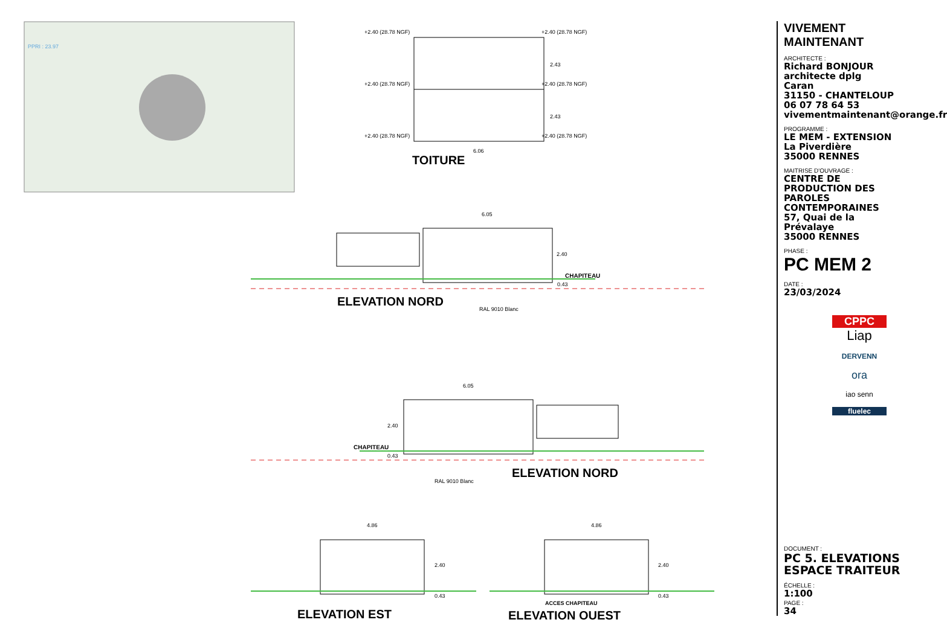PPRI : 23.97
+2.40 (28.78 NGF) +2.40 (28.78 NGF)
+2.40 (28.78 NGF) +2.40 (28.78 NGF)
+2.40 (28.78 NGF) +2.40 (28.78 NGF)
2.43
2.43
6.06
TOITURE
6.05
2.40
CHAPITEAU
0.43
ELEVATION NORD
RAL 9010 Blanc
6.05
2.40
CHAPITEAU
0.43
ELEVATION NORD
RAL 9010 Blanc
4.86 4.86
2.40 2.40
0.43 0.43
ACCES CHAPITEAU
ELEVATION EST ELEVATION OUEST
VIVEMENT MAINTENANT
ARCHITECTE :
Richard BONJOUR
architecte dplg
Caran
31150 - CHANTELOUP
06 07 78 64 53
vivementmaintenant@orange.fr
PROGRAMME :
LE MEM - EXTENSION
La Piverdière
35000 RENNES
MAITRISE D'OUVRAGE :
CENTRE DE PRODUCTION DES PAROLES CONTEMPORAINES
57, Quai de la Prévalaye
35000 RENNES
PHASE :
PC MEM 2
DATE :
23/03/2024
CPPC
Liap
DERVENN
ora
iao senn
fluelec
DOCUMENT :
PC 5. ELEVATIONS
ESPACE TRAITEUR
ÉCHELLE :
1:100
PAGE :
34